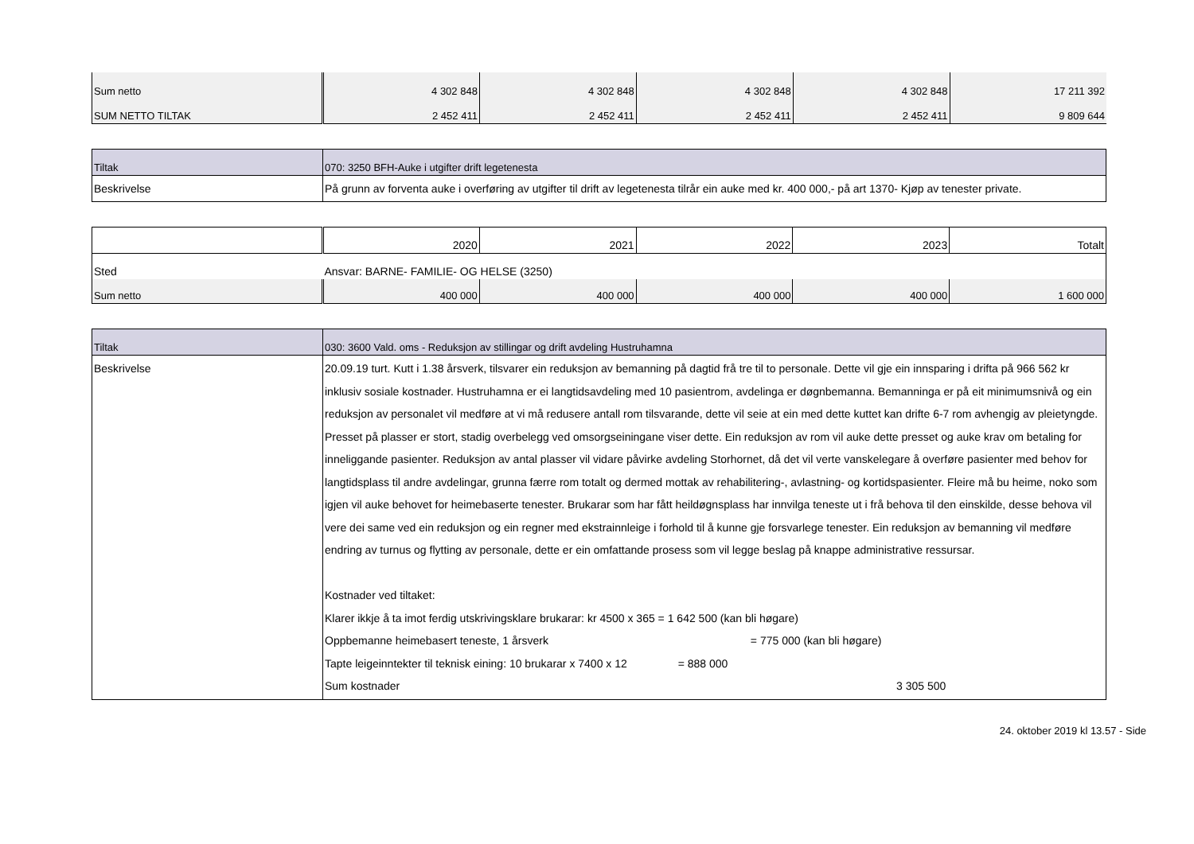| Sum netto | 4 302 848 | 4 302 848 | 4 302 848 | 4 302 848 | 17 211 392 |
| SUM NETTO TILTAK | 2 452 411 | 2 452 411 | 2 452 411 | 2 452 411 | 9 809 644 |
| Tiltak | 070: 3250 BFH-Auke i utgifter drift legetenesta |
| Beskrivelse | På grunn av forventa auke i overføring av utgifter til drift av legetenesta tilrår ein auke med kr. 400 000,- på art 1370- Kjøp av tenester private. |
| | 2020 | 2021 | 2022 | 2023 | Totalt |
| Sted | Ansvar: BARNE- FAMILIE- OG HELSE (3250) | | | | |
| Sum netto | 400 000 | 400 000 | 400 000 | 400 000 | 1 600 000 |
| Tiltak | 030: 3600 Vald. oms - Reduksjon av stillingar og drift avdeling Hustruhamna |
| Beskrivelse | 20.09.19 turt. Kutt i 1.38 årsverk, tilsvarer ein reduksjon av bemanning på dagtid frå tre til to personale. Dette vil gje ein innsparing i drifta på 966 562 kr inklusiv sosiale kostnader. Hustruhamna er ei langtidsavdeling med 10 pasientrom, avdelinga er døgnbemanna. Bemanninga er på eit minimumsnivå og ein reduksjon av personalet vil medføre at vi må redusere antall rom tilsvarande, dette vil seie at ein med dette kuttet kan drifte 6-7 rom avhengig av pleietyngde. Presset på plasser er stort, stadig overbelegg ved omsorgseiningane viser dette. Ein reduksjon av rom vil auke dette presset og auke krav om betaling for inneliggande pasienter. Reduksjon av antal plasser vil vidare påvirke avdeling Storhornet, då det vil verte vanskelegare å overføre pasienter med behov for langtidsplass til andre avdelingar, grunna færre rom totalt og dermed mottak av rehabilitering-, avlastning- og kortidspasienter. Fleire må bu heime, noko som igjen vil auke behovet for heimebaserte tenester. Brukarar som har fått heildøgnsplass har innvilga teneste ut i frå behova til den einskilde, desse behova vil vere dei same ved ein reduksjon og ein regner med ekstrainnleige i forhold til å kunne gje forsvarlege tenester. Ein reduksjon av bemanning vil medføre endring av turnus og flytting av personale, dette er ein omfattande prosess som vil legge beslag på knappe administrative ressursar. Kostnader ved tiltaket: Klarer ikkje å ta imot ferdig utskrivingsklare brukarar: kr 4500 x 365 = 1 642 500 (kan bli høgare) Oppbemanne heimebasert teneste, 1 årsverk = 775 000 (kan bli høgare) Tapte leigeinntekter til teknisk eining: 10 brukarar x 7400 x 12 = 888 000 Sum kostnader 3 305 500 |
24. oktober 2019 kl 13.57 - Side